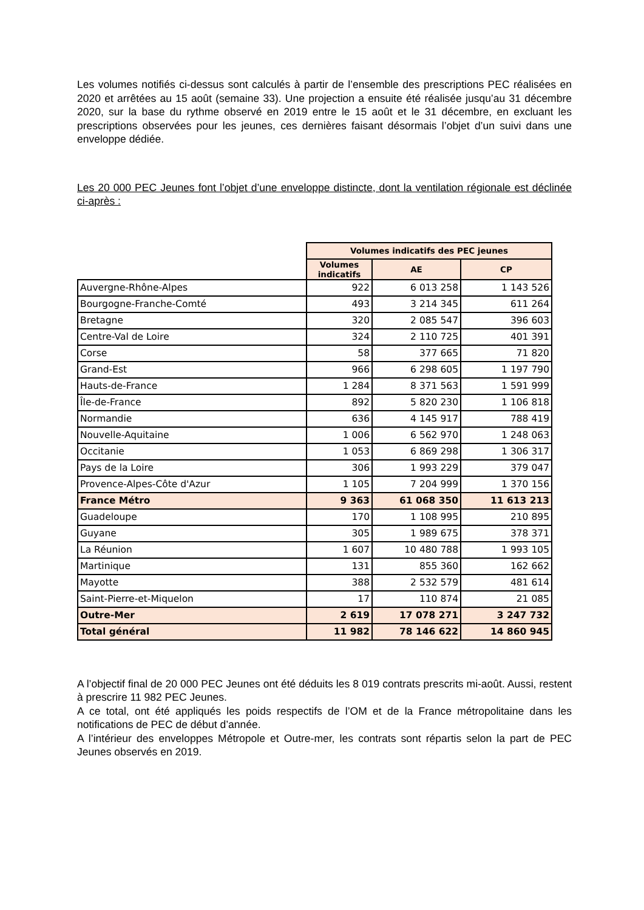Les volumes notifiés ci-dessus sont calculés à partir de l’ensemble des prescriptions PEC réalisées en 2020 et arrêtées au 15 août (semaine 33). Une projection a ensuite été réalisée jusqu’au 31 décembre 2020, sur la base du rythme observé en 2019 entre le 15 août et le 31 décembre, en excluant les prescriptions observées pour les jeunes, ces dernières faisant désormais l’objet d’un suivi dans une enveloppe dédiée.
Les 20 000 PEC Jeunes font l’objet d’une enveloppe distincte, dont la ventilation régionale est déclinée ci-après :
| | Volumes indicatifs des PEC jeunes | | |
| --- | --- | --- | --- |
| | Volumes indicatifs | AE | CP |
| Auvergne-Rhône-Alpes | 922 | 6 013 258 | 1 143 526 |
| Bourgogne-Franche-Comté | 493 | 3 214 345 | 611 264 |
| Bretagne | 320 | 2 085 547 | 396 603 |
| Centre-Val de Loire | 324 | 2 110 725 | 401 391 |
| Corse | 58 | 377 665 | 71 820 |
| Grand-Est | 966 | 6 298 605 | 1 197 790 |
| Hauts-de-France | 1 284 | 8 371 563 | 1 591 999 |
| Île-de-France | 892 | 5 820 230 | 1 106 818 |
| Normandie | 636 | 4 145 917 | 788 419 |
| Nouvelle-Aquitaine | 1 006 | 6 562 970 | 1 248 063 |
| Occitanie | 1 053 | 6 869 298 | 1 306 317 |
| Pays de la Loire | 306 | 1 993 229 | 379 047 |
| Provence-Alpes-Côte d'Azur | 1 105 | 7 204 999 | 1 370 156 |
| France Métro | 9 363 | 61 068 350 | 11 613 213 |
| Guadeloupe | 170 | 1 108 995 | 210 895 |
| Guyane | 305 | 1 989 675 | 378 371 |
| La Réunion | 1 607 | 10 480 788 | 1 993 105 |
| Martinique | 131 | 855 360 | 162 662 |
| Mayotte | 388 | 2 532 579 | 481 614 |
| Saint-Pierre-et-Miquelon | 17 | 110 874 | 21 085 |
| Outre-Mer | 2 619 | 17 078 271 | 3 247 732 |
| Total général | 11 982 | 78 146 622 | 14 860 945 |
A l’objectif final de 20 000 PEC Jeunes ont été déduits les 8 019 contrats prescrits mi-août. Aussi, restent à prescrire 11 982 PEC Jeunes.
A ce total, ont été appliqués les poids respectifs de l’OM et de la France métropolitaine dans les notifications de PEC de début d’année.
A l’intérieur des enveloppes Métropole et Outre-mer, les contrats sont répartis selon la part de PEC Jeunes observés en 2019.